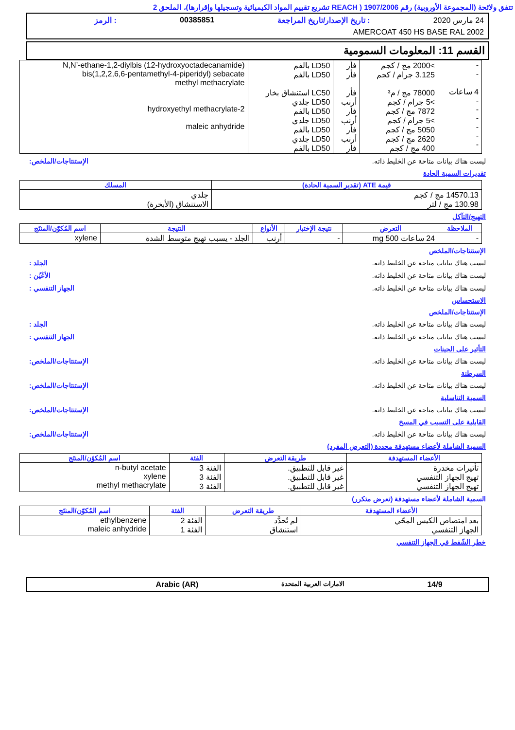تتفق ولائحة (المجموعة الأوروبية) رقم 1907/2006 ( REACH تشريع تقييم المواد الكيميائية وتسجيلها وإقرارها)، الملحق 2
24 مارس 2020: تاريخ الإصدار/تاريخ المراجعة 00385851: الرمز
AMERCOAT 450 HS BASE RAL 2002
القسم 11: المعلومات السمومية
| - - 4 ساعات - - - - - - | >2000 مج / كجم 3.125 جرام / كجم 78000 مج / م³ >5 جرام / كجم 7872 مج / كجم >5 جرام / كجم 5050 مج / كجم 2620 مج / كجم 400 مج / كجم | فأر فأر فأر أرنب فأر أرنب فأر أرنب فأر | LD50 بالفم LD50 بالفم LC50 استنشاق بخار LD50 جلدي LD50 بالفم LD50 جلدي LD50 بالفم LD50 جلدي LD50 بالفم | N,N’-ethane-1,2-diylbis (12-hydroxyoctadecanamide) bis(1,2,2,6,6-pentamethyl-4-piperidyl) sebacate methyl methacrylate 2-hydroxyethyl methacrylate maleic anhydride |
ليست هناك بيانات متاحة عن الخليط ذاته. الإستنتاجات/الملخص:
تقديرات السمية الحادة
| قيمة ATE (تقدير السمية الحادة) | المسلك |
| --- | --- |
| 14570.13 مج / كجم 130.98 مج / لتر | جلدي الاستنشاق (الأبخرة) |
التهيج/التآكل
| الملاحظة | التعرض | نتيجة الإختبار | الأنواع | النتيجة | اسم المُكوّن/المنتَج |
| --- | --- | --- | --- | --- | --- |
| - | 24 ساعات 500 mg | - | أرنب | الجلد - يسبب تهيج متوسط الشدة | xylene |
الإستنتاجات/الملخص
ليست هناك بيانات متاحة عن الخليط ذاته. الجلد :
ليست هناك بيانات متاحة عن الخليط ذاته. الأعْيُن :
ليست هناك بيانات متاحة عن الخليط ذاته. الجهاز التنفسي :
الاستحساس
الإستنتاجات/الملخص
ليست هناك بيانات متاحة عن الخليط ذاته. الجلد :
ليست هناك بيانات متاحة عن الخليط ذاته. الجهاز التنفسي :
التأثير على الجينات
ليست هناك بيانات متاحة عن الخليط ذاته. الإستنتاجات/الملخص:
السرطنة
ليست هناك بيانات متاحة عن الخليط ذاته. الإستنتاجات/الملخص:
السمية التناسلية
ليست هناك بيانات متاحة عن الخليط ذاته. الإستنتاجات/الملخص:
القابلية على التسبب في المسخ
ليست هناك بيانات متاحة عن الخليط ذاته. الإستنتاجات/الملخص:
السمية الشاملة لأعضاء مستهدفة محددة (التعرض المفرد)
| الأعضاء المستهدفة | طريقة التعرض | الفئة | اسم المُكوّن/المنتَج |
| --- | --- | --- | --- |
| تأثيرات مخدرة تهيج الجهاز التنفسي تهيج الجهاز التنفسي | غير قابل للتطبيق. غير قابل للتطبيق. غير قابل للتطبيق. | الفئة 3 الفئة 3 الفئة 3 | n-butyl acetate xylene methyl methacrylate |
السمية الشاملة لأعضاء مستهدفة (تعرض متكرر)
| الأعضاء المستهدفة | طريقة التعرض | الفئة | اسم المُكوّن/المنتَج |
| --- | --- | --- | --- |
| بعد امتصاص الكيس المحّي الجهاز التنفسي | لم تُحدَّد استنشاق | الفئة 2 الفئة 1 | ethylbenzene maleic anhydride |
خطر الشّفط في الجهاز التنفسي
14/9 الامارات العربية المتحدة Arabic (AR)